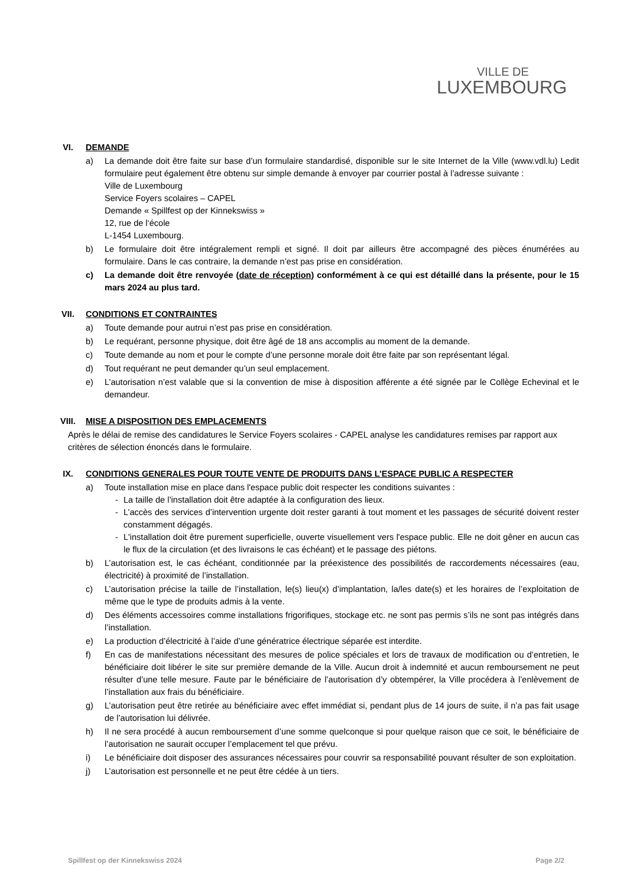VILLE DE
LUXEMBOURG
VI. DEMANDE
a) La demande doit être faite sur base d’un formulaire standardisé, disponible sur le site Internet de la Ville (www.vdl.lu) Ledit formulaire peut également être obtenu sur simple demande à envoyer par courrier postal à l’adresse suivante :
Ville de Luxembourg
Service Foyers scolaires – CAPEL
Demande « Spillfest op der Kinnekswiss »
12, rue de l‘école
L-1454 Luxembourg.
b) Le formulaire doit être intégralement rempli et signé. Il doit par ailleurs être accompagné des pièces énumérées au formulaire. Dans le cas contraire, la demande n’est pas prise en considération.
c) La demande doit être renvoyée (date de réception) conformément à ce qui est détaillé dans la présente, pour le 15 mars 2024 au plus tard.
VII. CONDITIONS ET CONTRAINTES
a) Toute demande pour autrui n’est pas prise en considération.
b) Le requérant, personne physique, doit être âgé de 18 ans accomplis au moment de la demande.
c) Toute demande au nom et pour le compte d’une personne morale doit être faite par son représentant légal.
d) Tout requérant ne peut demander qu’un seul emplacement.
e) L’autorisation n’est valable que si la convention de mise à disposition afférente a été signée par le Collège Echevinal et le demandeur.
VIII. MISE A DISPOSITION DES EMPLACEMENTS
Après le délai de remise des candidatures le Service Foyers scolaires - CAPEL analyse les candidatures remises par rapport aux critères de sélection énoncés dans le formulaire.
IX. CONDITIONS GENERALES POUR TOUTE VENTE DE PRODUITS DANS L’ESPACE PUBLIC A RESPECTER
a) Toute installation mise en place dans l'espace public doit respecter les conditions suivantes :
- La taille de l’installation doit être adaptée à la configuration des lieux.
- L’accès des services d’intervention urgente doit rester garanti à tout moment et les passages de sécurité doivent rester constamment dégagés.
- L'installation doit être purement superficielle, ouverte visuellement vers l'espace public. Elle ne doit gêner en aucun cas le flux de la circulation (et des livraisons le cas échéant) et le passage des piétons.
b) L’autorisation est, le cas échéant, conditionnée par la préexistence des possibilités de raccordements nécessaires (eau, électricité) à proximité de l’installation.
c) L’autorisation précise la taille de l’installation, le(s) lieu(x) d’implantation, la/les date(s) et les horaires de l’exploitation de même que le type de produits admis à la vente.
d) Des éléments accessoires comme installations frigorifiques, stockage etc. ne sont pas permis s’ils ne sont pas intégrés dans l’installation.
e) La production d’électricité à l’aide d’une génératrice électrique séparée est interdite.
f) En cas de manifestations nécessitant des mesures de police spéciales et lors de travaux de modification ou d’entretien, le bénéficiaire doit libérer le site sur première demande de la Ville. Aucun droit à indemnité et aucun remboursement ne peut résulter d’une telle mesure. Faute par le bénéficiaire de l’autorisation d’y obtempérer, la Ville procédera à l’enlèvement de l’installation aux frais du bénéficiaire.
g) L’autorisation peut être retirée au bénéficiaire avec effet immédiat si, pendant plus de 14 jours de suite, il n’a pas fait usage de l’autorisation lui délivrée.
h) Il ne sera procédé à aucun remboursement d’une somme quelconque si pour quelque raison que ce soit, le bénéficiaire de l’autorisation ne saurait occuper l’emplacement tel que prévu.
i) Le bénéficiaire doit disposer des assurances nécessaires pour couvrir sa responsabilité pouvant résulter de son exploitation.
j) L’autorisation est personnelle et ne peut être cédée à un tiers.
Spillfest op der Kinnekswiss 2024 Page 2/2